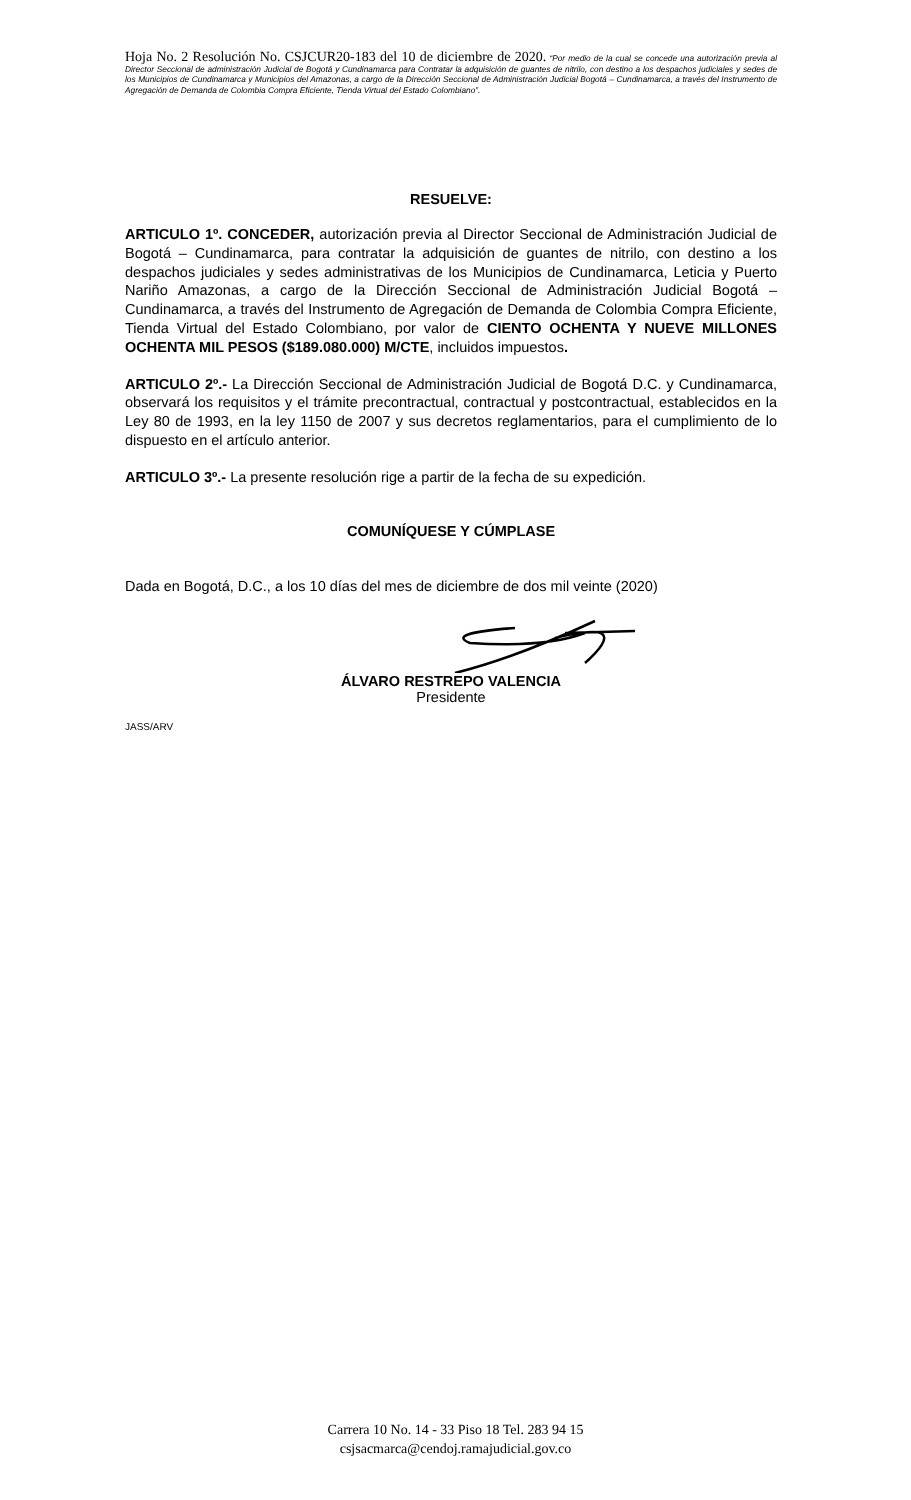Hoja No. 2 Resolución No. CSJCUR20-183 del 10 de diciembre de 2020. “Por medio de la cual se concede una autorización previa al Director Seccional de administración Judicial de Bogotá y Cundinamarca para Contratar la adquisición de guantes de nitrilo, con destino a los despachos judiciales y sedes de los Municipios de Cundinamarca y Municipios del Amazonas, a cargo de la Dirección Seccional de Administración Judicial Bogotá – Cundinamarca, a través del Instrumento de Agregación de Demanda de Colombia Compra Eficiente, Tienda Virtual del Estado Colombiano”.
RESUELVE:
ARTICULO 1º. CONCEDER, autorización previa al Director Seccional de Administración Judicial de Bogotá – Cundinamarca, para contratar la adquisición de guantes de nitrilo, con destino a los despachos judiciales y sedes administrativas de los Municipios de Cundinamarca, Leticia y Puerto Nariño Amazonas, a cargo de la Dirección Seccional de Administración Judicial Bogotá – Cundinamarca, a través del Instrumento de Agregación de Demanda de Colombia Compra Eficiente, Tienda Virtual del Estado Colombiano, por valor de CIENTO OCHENTA Y NUEVE MILLONES OCHENTA MIL PESOS ($189.080.000) M/CTE, incluidos impuestos.
ARTICULO 2º.- La Dirección Seccional de Administración Judicial de Bogotá D.C. y Cundinamarca, observará los requisitos y el trámite precontractual, contractual y postcontractual, establecidos en la Ley 80 de 1993, en la ley 1150 de 2007 y sus decretos reglamentarios, para el cumplimiento de lo dispuesto en el artículo anterior.
ARTICULO 3º.- La presente resolución rige a partir de la fecha de su expedición.
COMUNÍQUESE Y CÚMPLASE
Dada en Bogotá, D.C., a los 10 días del mes de diciembre de dos mil veinte (2020)
ÁLVARO RESTREPO VALENCIA
Presidente
JASS/ARV
Carrera 10 No. 14 - 33 Piso 18 Tel. 283 94 15
csjsacmarca@cendoj.ramajudicial.gov.co